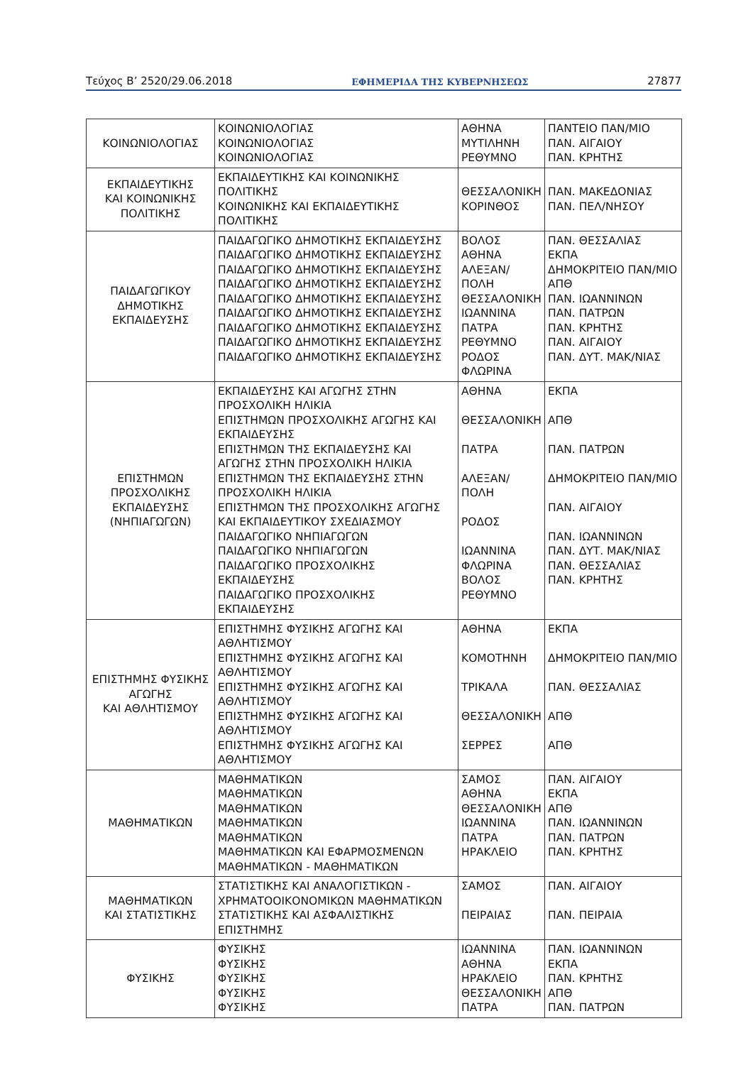Τεύχος Β’ 2520/29.06.2018 ΕΦΗΜΕΡΙΔΑ ΤΗΣ ΚΥΒΕΡΝΗΣΕΩΣ 27877
| ΚΟΙΝΩΝΙΟΛΟΓΙΑΣ | ΚΟΙΝΩΝΙΟΛΟΓΙΑΣ ΚΟΙΝΩΝΙΟΛΟΓΙΑΣ ΚΟΙΝΩΝΙΟΛΟΓΙΑΣ | ΑΘΗΝΑ ΜΥΤΙΛΗΝΗ ΡΕΘΥΜΝΟ | ΠΑΝΤΕΙΟ ΠΑΝ/ΜΙΟ ΠΑΝ. ΑΙΓΑΙΟΥ ΠΑΝ. ΚΡΗΤΗΣ |
| ΕΚΠΑΙΔΕΥΤΙΚΗΣ ΚΑΙ ΚΟΙΝΩΝΙΚΗΣ ΠΟΛΙΤΙΚΗΣ | ΕΚΠΑΙΔΕΥΤΙΚΗΣ ΚΑΙ ΚΟΙΝΩΝΙΚΗΣ ΠΟΛΙΤΙΚΗΣ ΚΟΙΝΩΝΙΚΗΣ ΚΑΙ ΕΚΠΑΙΔΕΥΤΙΚΗΣ ΠΟΛΙΤΙΚΗΣ | ΘΕΣΣΑΛΟΝΙΚΗ ΚΟΡΙΝΘΟΣ | ΠΑΝ. ΜΑΚΕΔΟΝΙΑΣ ΠΑΝ. ΠΕΛ/ΝΗΣΟΥ |
| ΠΑΙΔΑΓΩΓΙΚΟΥ ΔΗΜΟΤΙΚΗΣ ΕΚΠΑΙΔΕΥΣΗΣ | ΠΑΙΔΑΓΩΓΙΚΟ ΔΗΜΟΤΙΚΗΣ ΕΚΠΑΙΔΕΥΣΗΣ ΠΑΙΔΑΓΩΓΙΚΟ ΔΗΜΟΤΙΚΗΣ ΕΚΠΑΙΔΕΥΣΗΣ ΠΑΙΔΑΓΩΓΙΚΟ ΔΗΜΟΤΙΚΗΣ ΕΚΠΑΙΔΕΥΣΗΣ ΠΑΙΔΑΓΩΓΙΚΟ ΔΗΜΟΤΙΚΗΣ ΕΚΠΑΙΔΕΥΣΗΣ ΠΑΙΔΑΓΩΓΙΚΟ ΔΗΜΟΤΙΚΗΣ ΕΚΠΑΙΔΕΥΣΗΣ ΠΑΙΔΑΓΩΓΙΚΟ ΔΗΜΟΤΙΚΗΣ ΕΚΠΑΙΔΕΥΣΗΣ ΠΑΙΔΑΓΩΓΙΚΟ ΔΗΜΟΤΙΚΗΣ ΕΚΠΑΙΔΕΥΣΗΣ ΠΑΙΔΑΓΩΓΙΚΟ ΔΗΜΟΤΙΚΗΣ ΕΚΠΑΙΔΕΥΣΗΣ ΠΑΙΔΑΓΩΓΙΚΟ ΔΗΜΟΤΙΚΗΣ ΕΚΠΑΙΔΕΥΣΗΣ | ΒΟΛΟΣ ΑΘΗΝΑ ΑΛΕΞΑΝ/ΠΟΛΗ ΘΕΣΣΑΛΟΝΙΚΗ ΙΩΑΝΝΙΝΑ ΠΑΤΡΑ ΡΕΘΥΜΝΟ ΡΟΔΟΣ ΦΛΩΡΙΝΑ | ΠΑΝ. ΘΕΣΣΑΛΙΑΣ ΕΚΠΑ ΔΗΜΟΚΡΙΤΕΙΟ ΠΑΝ/ΜΙΟ ΑΠΘ ΠΑΝ. ΙΩΑΝΝΙΝΩΝ ΠΑΝ. ΠΑΤΡΩΝ ΠΑΝ. ΚΡΗΤΗΣ ΠΑΝ. ΑΙΓΑΙΟΥ ΠΑΝ. ΔΥΤ. ΜΑΚ/ΝΙΑΣ |
| ΕΠΙΣΤΗΜΩΝ ΠΡΟΣΧΟΛΙΚΗΣ ΕΚΠΑΙΔΕΥΣΗΣ (ΝΗΠΙΑΓΩΓΩΝ) | ΕΚΠΑΙΔΕΥΣΗΣ ΚΑΙ ΑΓΩΓΗΣ ΣΤΗΝ ΠΡΟΣΧΟΛΙΚΗ ΗΛΙΚΙΑ ΕΠΙΣΤΗΜΩΝ ΠΡΟΣΧΟΛΙΚΗΣ ΑΓΩΓΗΣ ΚΑΙ ΕΚΠΑΙΔΕΥΣΗΣ ΕΠΙΣΤΗΜΩΝ ΤΗΣ ΕΚΠΑΙΔΕΥΣΗΣ ΚΑΙ ΑΓΩΓΗΣ ΣΤΗΝ ΠΡΟΣΧΟΛΙΚΗ ΗΛΙΚΙΑ ΕΠΙΣΤΗΜΩΝ ΤΗΣ ΕΚΠΑΙΔΕΥΣΗΣ ΣΤΗΝ ΠΡΟΣΧΟΛΙΚΗ ΗΛΙΚΙΑ ΕΠΙΣΤΗΜΩΝ ΤΗΣ ΠΡΟΣΧΟΛΙΚΗΣ ΑΓΩΓΗΣ ΚΑΙ ΕΚΠΑΙΔΕΥΤΙΚΟΥ ΣΧΕΔΙΑΣΜΟΥ ΠΑΙΔΑΓΩΓΙΚΟ ΝΗΠΙΑΓΩΓΩΝ ΠΑΙΔΑΓΩΓΙΚΟ ΝΗΠΙΑΓΩΓΩΝ ΠΑΙΔΑΓΩΓΙΚΟ ΠΡΟΣΧΟΛΙΚΗΣ ΕΚΠΑΙΔΕΥΣΗΣ ΠΑΙΔΑΓΩΓΙΚΟ ΠΡΟΣΧΟΛΙΚΗΣ ΕΚΠΑΙΔΕΥΣΗΣ | ΑΘΗΝΑ ΘΕΣΣΑΛΟΝΙΚΗ ΠΑΤΡΑ ΑΛΕΞΑΝ/ΠΟΛΗ ΡΟΔΟΣ ΙΩΑΝΝΙΝΑ ΦΛΩΡΙΝΑ ΒΟΛΟΣ ΡΕΘΥΜΝΟ | ΕΚΠΑ ΑΠΘ ΠΑΝ. ΠΑΤΡΩΝ ΔΗΜΟΚΡΙΤΕΙΟ ΠΑΝ/ΜΙΟ ΠΑΝ. ΑΙΓΑΙΟΥ ΠΑΝ. ΙΩΑΝΝΙΝΩΝ ΠΑΝ. ΔΥΤ. ΜΑΚ/ΝΙΑΣ ΠΑΝ. ΘΕΣΣΑΛΙΑΣ ΠΑΝ. ΚΡΗΤΗΣ |
| ΕΠΙΣΤΗΜΗΣ ΦΥΣΙΚΗΣ ΑΓΩΓΗΣ ΚΑΙ ΑΘΛΗΤΙΣΜΟΥ | ΕΠΙΣΤΗΜΗΣ ΦΥΣΙΚΗΣ ΑΓΩΓΗΣ ΚΑΙ ΑΘΛΗΤΙΣΜΟΥ ΕΠΙΣΤΗΜΗΣ ΦΥΣΙΚΗΣ ΑΓΩΓΗΣ ΚΑΙ ΑΘΛΗΤΙΣΜΟΥ ΕΠΙΣΤΗΜΗΣ ΦΥΣΙΚΗΣ ΑΓΩΓΗΣ ΚΑΙ ΑΘΛΗΤΙΣΜΟΥ ΕΠΙΣΤΗΜΗΣ ΦΥΣΙΚΗΣ ΑΓΩΓΗΣ ΚΑΙ ΑΘΛΗΤΙΣΜΟΥ ΕΠΙΣΤΗΜΗΣ ΦΥΣΙΚΗΣ ΑΓΩΓΗΣ ΚΑΙ ΑΘΛΗΤΙΣΜΟΥ | ΑΘΗΝΑ ΚΟΜΟΤΗΝΗ ΤΡΙΚΑΛΑ ΘΕΣΣΑΛΟΝΙΚΗ ΣΕΡΡΕΣ | ΕΚΠΑ ΔΗΜΟΚΡΙΤΕΙΟ ΠΑΝ/ΜΙΟ ΠΑΝ. ΘΕΣΣΑΛΙΑΣ ΑΠΘ ΑΠΘ |
| ΜΑΘΗΜΑΤΙΚΩΝ | ΜΑΘΗΜΑΤΙΚΩΝ ΜΑΘΗΜΑΤΙΚΩΝ ΜΑΘΗΜΑΤΙΚΩΝ ΜΑΘΗΜΑΤΙΚΩΝ ΜΑΘΗΜΑΤΙΚΩΝ ΜΑΘΗΜΑΤΙΚΩΝ ΚΑΙ ΕΦΑΡΜΟΣΜΕΝΩΝ ΜΑΘΗΜΑΤΙΚΩΝ - ΜΑΘΗΜΑΤΙΚΩΝ | ΣΑΜΟΣ ΑΘΗΝΑ ΘΕΣΣΑΛΟΝΙΚΗ ΙΩΑΝΝΙΝΑ ΠΑΤΡΑ ΗΡΑΚΛΕΙΟ | ΠΑΝ. ΑΙΓΑΙΟΥ ΕΚΠΑ ΑΠΘ ΠΑΝ. ΙΩΑΝΝΙΝΩΝ ΠΑΝ. ΠΑΤΡΩΝ ΠΑΝ. ΚΡΗΤΗΣ |
| ΜΑΘΗΜΑΤΙΚΩΝ ΚΑΙ ΣΤΑΤΙΣΤΙΚΗΣ | ΣΤΑΤΙΣΤΙΚΗΣ ΚΑΙ ΑΝΑΛΟΓΙΣΤΙΚΩΝ - ΧΡΗΜΑΤΟΟΙΚΟΝΟΜΙΚΩΝ ΜΑΘΗΜΑΤΙΚΩΝ ΣΤΑΤΙΣΤΙΚΗΣ ΚΑΙ ΑΣΦΑΛΙΣΤΙΚΗΣ ΕΠΙΣΤΗΜΗΣ | ΣΑΜΟΣ ΠΕΙΡΑΙΑΣ | ΠΑΝ. ΑΙΓΑΙΟΥ ΠΑΝ. ΠΕΙΡΑΙΑ |
| ΦΥΣΙΚΗΣ | ΦΥΣΙΚΗΣ ΦΥΣΙΚΗΣ ΦΥΣΙΚΗΣ ΦΥΣΙΚΗΣ ΦΥΣΙΚΗΣ | ΙΩΑΝΝΙΝΑ ΑΘΗΝΑ ΗΡΑΚΛΕΙΟ ΘΕΣΣΑΛΟΝΙΚΗ ΠΑΤΡΑ | ΠΑΝ. ΙΩΑΝΝΙΝΩΝ ΕΚΠΑ ΠΑΝ. ΚΡΗΤΗΣ ΑΠΘ ΠΑΝ. ΠΑΤΡΩΝ |